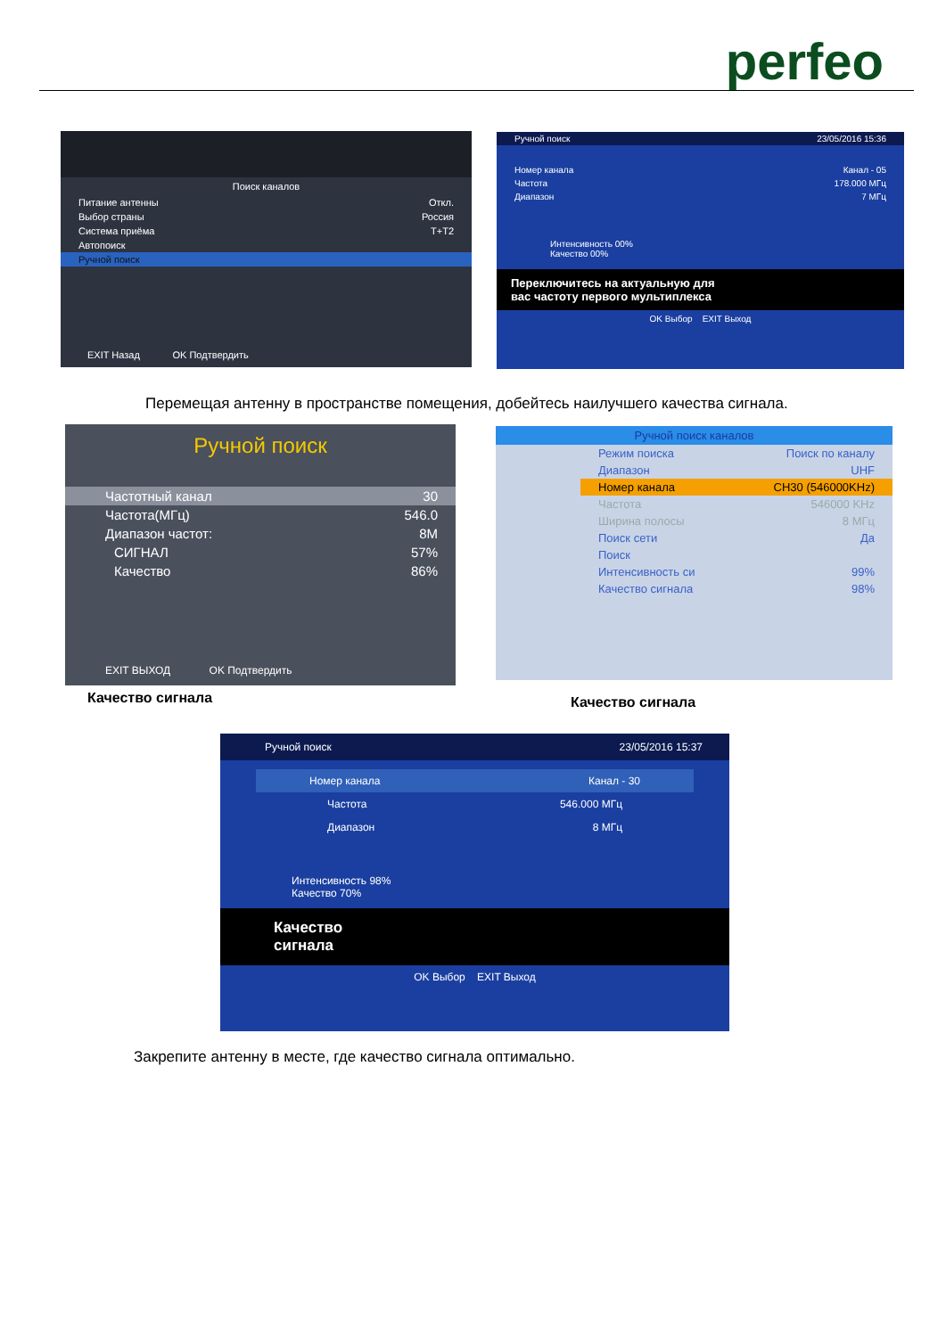perfeo
Поиск каналов
Питание антенны Откл.
Выбор страны Россия
Система приёма T+T2
Автопоиск
Ручной поиск
EXIT Назад OK Подтвердить
Ручной поиск 23/05/2016 15:36
Номер канала Канал - 05
Частота 178.000 МГц
Диапазон 7 МГц
Интенсивность 00%
Качество 00%
Переключитесь на актуальную для
вас частоту первого мультиплекса
OK Выбор EXIT Выход
Перемещая антенну в пространстве помещения, добейтесь наилучшего качества сигнала.
Ручной поиск
Частотный канал 30
Частота(МГц) 546.0
Диапазон частот: 8M
СИГНАЛ 57%
Качество 86%
EXIT ВЫХОД OK Подтвердить
Качество сигнала
Ручной поиск каналов
Режим поиска Поиск по каналу
Диапазон UHF
Номер канала CH30 (546000KHz)
Частота 546000 KHz
Ширина полосы 8 МГц
Поиск сети Да
Поиск
Интенсивность си 99%
Качество сигнала 98%
Качество сигнала
Ручной поиск 23/05/2016 15:37
Номер канала Канал - 30
Частота 546.000 МГц
Диапазон 8 МГц
Интенсивность 98%
Качество 70%
Качество
сигнала
OK Выбор EXIT Выход
Закрепите антенну в месте, где качество сигнала оптимально.